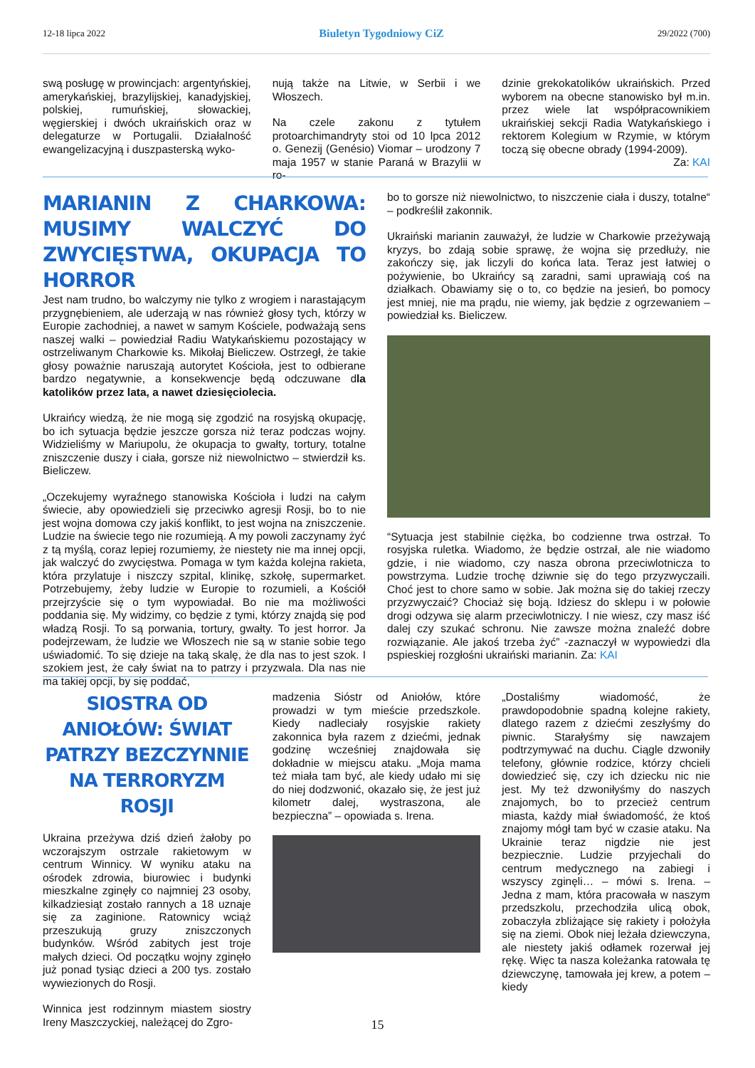12-18 lipca 2022 Biuletyn Tygodniowy CiZ 29/2022 (700)
swą posługę w prowincjach: argentyńskiej, amerykańskiej, brazylijskiej, kanadyjskiej, polskiej, rumuńskiej, słowackiej, węgierskiej i dwóch ukraińskich oraz w delegaturze w Portugalii. Działalność ewangelizacyjną i duszpasterską wyko-
nują także na Litwie, w Serbii i we Włoszech.
Na czele zakonu z tytułem protoarchimandryty stoi od 10 lpca 2012 o. Genezij (Genésio) Viomar – urodzony 7 maja 1957 w stanie Paraná w Brazylii w ro-
dzinie grekokatolików ukraińskich. Przed wyborem na obecne stanowisko był m.in. przez wiele lat współpracownikiem ukraińskiej sekcji Radia Watykańskiego i rektorem Kolegium w Rzymie, w którym toczą się obecne obrady (1994-2009).
Za: KAI
MARIANIN Z CHARKOWA: MUSIMY WALCZYĆ DO ZWYCIĘSTWA, OKUPACJA TO HORROR
Jest nam trudno, bo walczymy nie tylko z wrogiem i narastającym przygnębieniem, ale uderzają w nas również głosy tych, którzy w Europie zachodniej, a nawet w samym Kościele, podważają sens naszej walki – powiedział Radiu Watykańskiemu pozostający w ostrzeliwanym Charkowie ks. Mikołaj Bieliczew. Ostrzegł, że takie głosy poważnie naruszają autorytet Kościoła, jest to odbierane bardzo negatywnie, a konsekwencje będą odczuwane dla katolików przez lata, a nawet dziesięciolecia.
Ukraińcy wiedzą, że nie mogą się zgodzić na rosyjską okupację, bo ich sytuacja będzie jeszcze gorsza niż teraz podczas wojny. Widzieliśmy w Mariupolu, że okupacja to gwałty, tortury, totalne zniszczenie duszy i ciała, gorsze niż niewolnictwo – stwierdził ks. Bieliczew.
„Oczekujemy wyraźnego stanowiska Kościoła i ludzi na całym świecie, aby opowiedzieli się przeciwko agresji Rosji, bo to nie jest wojna domowa czy jakiś konflikt, to jest wojna na zniszczenie. Ludzie na świecie tego nie rozumieją. A my powoli zaczynamy żyć z tą myślą, coraz lepiej rozumiemy, że niestety nie ma innej opcji, jak walczyć do zwycięstwa. Pomaga w tym każda kolejna rakieta, która przylatuje i niszczy szpital, klinikę, szkołę, supermarket. Potrzebujemy, żeby ludzie w Europie to rozumieli, a Kościół przejrzyście się o tym wypowiadał. Bo nie ma możliwości poddania się. My widzimy, co będzie z tymi, którzy znajdą się pod władzą Rosji. To są porwania, tortury, gwałty. To jest horror. Ja podejrzewam, że ludzie we Włoszech nie są w stanie sobie tego uświadomić. To się dzieje na taką skalę, że dla nas to jest szok. I szokiem jest, że cały świat na to patrzy i przyzwala. Dla nas nie ma takiej opcji, by się poddać,
bo to gorsze niż niewolnictwo, to niszczenie ciała i duszy, totalne“ – podkreślił zakonnik.
Ukraiński marianin zauważył, że ludzie w Charkowie przeżywają kryzys, bo zdają sobie sprawę, że wojna się przedłuży, nie zakończy się, jak liczyli do końca lata. Teraz jest łatwiej o pożywienie, bo Ukraińcy są zaradni, sami uprawiają coś na działkach. Obawiamy się o to, co będzie na jesień, bo pomocy jest mniej, nie ma prądu, nie wiemy, jak będzie z ogrzewaniem – powiedział ks. Bieliczew.
“Sytuacja jest stabilnie ciężka, bo codzienne trwa ostrzał. To rosyjska ruletka. Wiadomo, że będzie ostrzał, ale nie wiadomo gdzie, i nie wiadomo, czy nasza obrona przeciwlotnicza to powstrzyma. Ludzie trochę dziwnie się do tego przyzwyczaili. Choć jest to chore samo w sobie. Jak można się do takiej rzeczy przyzwyczaić? Chociaż się boją. Idziesz do sklepu i w połowie drogi odzywa się alarm przeciwlotniczy. I nie wiesz, czy masz iść dalej czy szukać schronu. Nie zawsze można znaleźć dobre rozwiązanie. Ale jakoś trzeba żyć” -zaznaczył w wypowiedzi dla pspieskiej rozgłośni ukraiński marianin. Za: KAI
SIOSTRA OD ANIOŁÓW: ŚWIAT PATRZY BEZCZYNNIE NA TERRORYZM ROSJI
Ukraina przeżywa dziś dzień żałoby po wczorajszym ostrzale rakietowym w centrum Winnicy. W wyniku ataku na ośrodek zdrowia, biurowiec i budynki mieszkalne zginęły co najmniej 23 osoby, kilkadziesiąt zostało rannych a 18 uznaje się za zaginione. Ratownicy wciąż przeszukują gruzy zniszczonych budynków. Wśród zabitych jest troje małych dzieci. Od początku wojny zginęło już ponad tysiąc dzieci a 200 tys. zostało wywiezionych do Rosji.
Winnica jest rodzinnym miastem siostry Ireny Maszczyckiej, należącej do Zgro-
madzenia Sióstr od Aniołów, które prowadzi w tym mieście przedszkole. Kiedy nadleciały rosyjskie rakiety zakonnica była razem z dziećmi, jednak godzinę wcześniej znajdowała się dokładnie w miejscu ataku. „Moja mama też miała tam być, ale kiedy udało mi się do niej dodzwonić, okazało się, że jest już kilometr dalej, wystraszona, ale bezpieczna” – opowiada s. Irena.
„Dostaliśmy wiadomość, że prawdopodobnie spadną kolejne rakiety, dlatego razem z dziećmi zeszłyśmy do piwnic. Starałyśmy się nawzajem podtrzymywać na duchu. Ciągle dzwoniły telefony, głównie rodzice, którzy chcieli dowiedzieć się, czy ich dziecku nic nie jest. My też dzwoniłyśmy do naszych znajomych, bo to przecież centrum miasta, każdy miał świadomość, że ktoś znajomy mógł tam być w czasie ataku. Na Ukrainie teraz nigdzie nie jest bezpiecznie. Ludzie przyjechali do centrum medycznego na zabiegi i wszyscy zginęli… – mówi s. Irena. – Jedna z mam, która pracowała w naszym przedszkolu, przechodziła ulicą obok, zobaczyła zbliżające się rakiety i położyła się na ziemi. Obok niej leżała dziewczyna, ale niestety jakiś odłamek rozerwał jej rękę. Więc ta nasza koleżanka ratowała tę dziewczynę, tamowała jej krew, a potem – kiedy
15